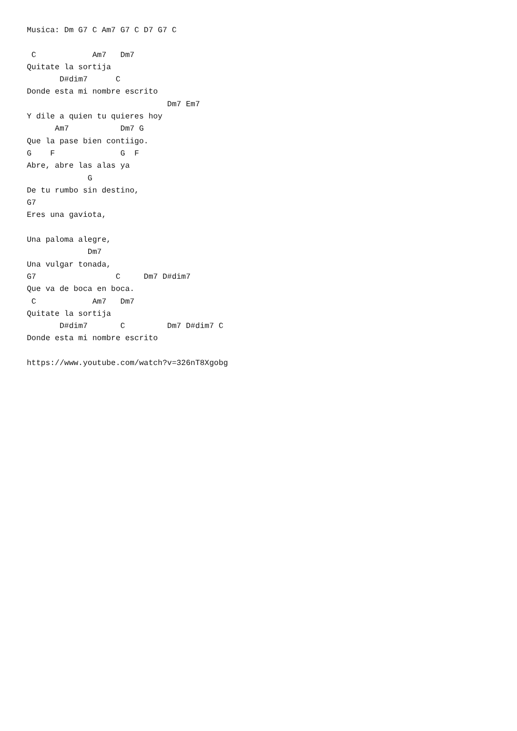Musica: Dm G7 C Am7 G7 C D7 G7 C

 C            Am7   Dm7
Quitate la sortija
       D#dim7      C
Donde esta mi nombre escrito
                              Dm7 Em7
Y dile a quien tu quieres hoy
      Am7           Dm7 G
Que la pase bien contiigo.
G    F              G  F
Abre, abre las alas ya
             G
De tu rumbo sin destino,
G7
Eres una gaviota,

Una paloma alegre,
             Dm7
Una vulgar tonada,
G7                 C     Dm7 D#dim7
Que va de boca en boca.
 C            Am7   Dm7
Quitate la sortija
       D#dim7       C         Dm7 D#dim7 C
Donde esta mi nombre escrito

https://www.youtube.com/watch?v=326nT8Xgobg